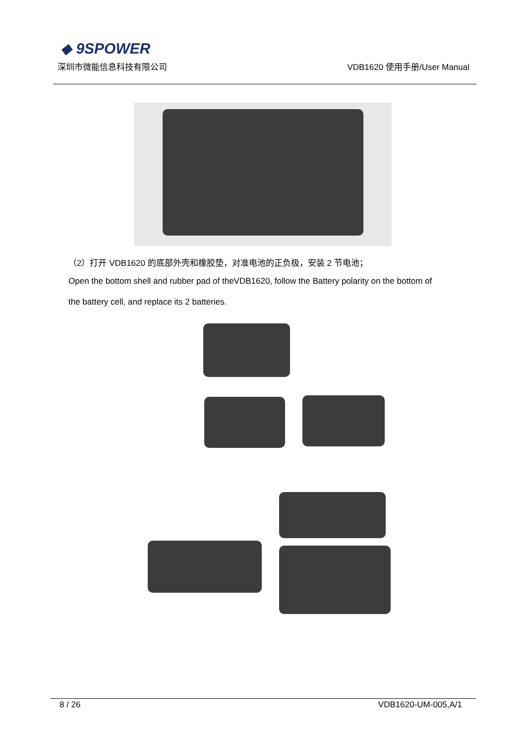◆ 9SPOWER
深圳市微能信息科技有限公司 VDB1620 使用手册/User Manual
（2）打开 VDB1620 的底部外壳和橡胶垫，对准电池的正负极，安装 2 节电池；
Open the bottom shell and rubber pad of theVDB1620, follow the Battery polarity on the bottom of
the battery cell, and replace its 2 batteries.
8 / 26 VDB1620-UM-005,A/1